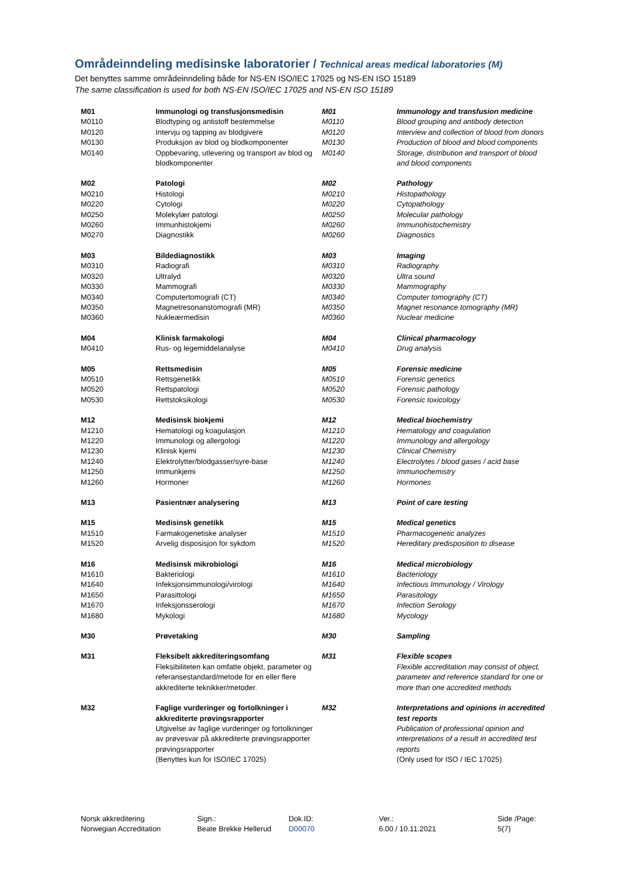Områdeinndeling medisinske laboratorier / Technical areas medical laboratories (M)
Det benyttes samme områdeinndeling både for NS-EN ISO/IEC 17025 og NS-EN ISO 15189
The same classification is used for both NS-EN ISO/IEC 17025 and NS-EN ISO 15189
| M01 | Immunologi og transfusjonsmedisin | M01 | Immunology and transfusion medicine |
| M0110 | Blodtyping og antistoff bestemmelse | M0110 | Blood grouping and antibody detection |
| M0120 | Intervju og tapping av blodgivere | M0120 | Interview and collection of blood from donors |
| M0130 | Produksjon av blod og blodkomponenter | M0130 | Production of blood and blood components |
| M0140 | Oppbevaring, utlevering og transport av blod og blodkomponenter | M0140 | Storage, distribution and transport of blood and blood components |
| M02 | Patologi | M02 | Pathology |
| M0210 | Histologi | M0210 | Histopathology |
| M0220 | Cytologi | M0220 | Cytopathology |
| M0250 | Molekylær patologi | M0250 | Molecular pathology |
| M0260 | Immunhistokjemi | M0260 | Immunohistochemistry |
| M0270 | Diagnostikk | M0260 | Diagnostics |
| M03 | Bildediagnostikk | M03 | Imaging |
| M0310 | Radiografi | M0310 | Radiography |
| M0320 | Ultralyd | M0320 | Ultra sound |
| M0330 | Mammografi | M0330 | Mammography |
| M0340 | Computertomografi (CT) | M0340 | Computer tomography (CT) |
| M0350 | Magnetresonanstomografi (MR) | M0350 | Magnet resonance tomography (MR) |
| M0360 | Nukleærmedisin | M0360 | Nuclear medicine |
| M04 | Klinisk farmakologi | M04 | Clinical pharmacology |
| M0410 | Rus- og legemiddelanalyse | M0410 | Drug analysis |
| M05 | Rettsmedisin | M05 | Forensic medicine |
| M0510 | Rettsgenetikk | M0510 | Forensic genetics |
| M0520 | Rettspatologi | M0520 | Forensic pathology |
| M0530 | Rettstoksikologi | M0530 | Forensic toxicology |
| M12 | Medisinsk biokjemi | M12 | Medical biochemistry |
| M1210 | Hematologi og koagulasjon | M1210 | Hematology and coagulation |
| M1220 | Immunologi og allergologi | M1220 | Immunology and allergology |
| M1230 | Klinisk kjemi | M1230 | Clinical Chemistry |
| M1240 | Elektrolytter/blodgasser/syre-base | M1240 | Electrolytes / blood gases / acid base |
| M1250 | Immunkjemi | M1250 | Immunochemistry |
| M1260 | Hormoner | M1260 | Hormones |
| M13 | Pasientnær analysering | M13 | Point of care testing |
| M15 | Medisinsk genetikk | M15 | Medical genetics |
| M1510 | Farmakogenetiske analyser | M1510 | Pharmacogenetic analyzes |
| M1520 | Arvelig disposisjon for sykdom | M1520 | Hereditary predisposition to disease |
| M16 | Medisinsk mikrobiologi | M16 | Medical microbiology |
| M1610 | Bakteriologi | M1610 | Bacteriology |
| M1640 | Infeksjonsimmunologi/virologi | M1640 | Infectious Immunology / Virology |
| M1650 | Parasittologi | M1650 | Parasitology |
| M1670 | Infeksjonsserologi | M1670 | Infection Serology |
| M1680 | Mykologi | M1680 | Mycology |
| M30 | Prøvetaking | M30 | Sampling |
| M31 | Fleksibelt akkrediteringsomfang Fleksibiliteten kan omfatte objekt, parameter og referansestandard/metode for en eller flere akkrediterte teknikker/metoder. | M31 | Flexible scopes Flexible accreditation may consist of object, parameter and reference standard for one or more than one accredited methods |
| M32 | Faglige vurderinger og fortolkninger i akkrediterte prøvingsrapporter Utgivelse av faglige vurderinger og fortolkninger av prøvesvar på akkrediterte prøvingsrapporter prøvingsrapporter (Benyttes kun for ISO/IEC 17025) | M32 | Interpretations and opinions in accredited test reports Publication of professional opinion and interpretations of a result in accredited test reports (Only used for ISO / IEC 17025) |
| Norsk akkreditering Norwegian Accreditation | Sign.: Beate Brekke Hellerud | Dok.ID: D00070 | Ver.: 6.00 / 10.11.2021 | Side /Page: 5(7) |